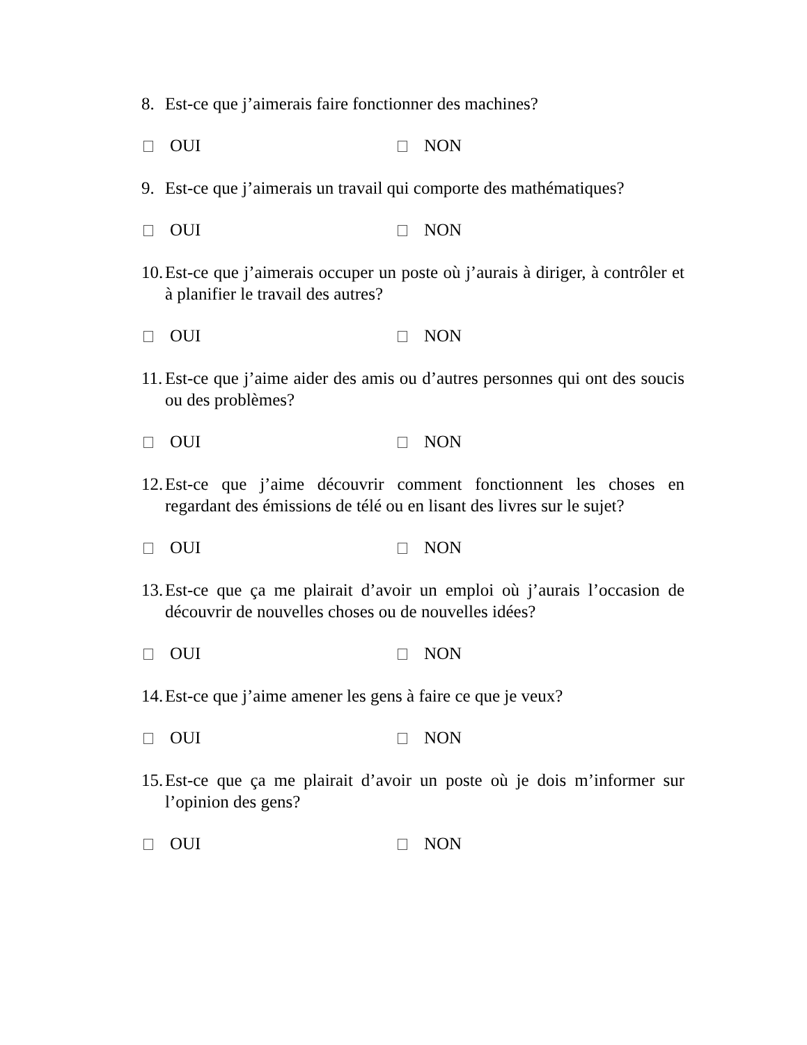8. Est-ce que j’aimerais faire fonctionner des machines?
OUI NON
9. Est-ce que j’aimerais un travail qui comporte des mathématiques?
OUI NON
10. Est-ce que j’aimerais occuper un poste où j’aurais à diriger, à contrôler et à planifier le travail des autres?
OUI NON
11. Est-ce que j’aime aider des amis ou d’autres personnes qui ont des soucis ou des problèmes?
OUI NON
12. Est-ce que j’aime découvrir comment fonctionnent les choses en regardant des émissions de télé ou en lisant des livres sur le sujet?
OUI NON
13. Est-ce que ça me plairait d’avoir un emploi où j’aurais l’occasion de découvrir de nouvelles choses ou de nouvelles idées?
OUI NON
14. Est-ce que j’aime amener les gens à faire ce que je veux?
OUI NON
15. Est-ce que ça me plairait d’avoir un poste où je dois m’informer sur l’opinion des gens?
OUI NON